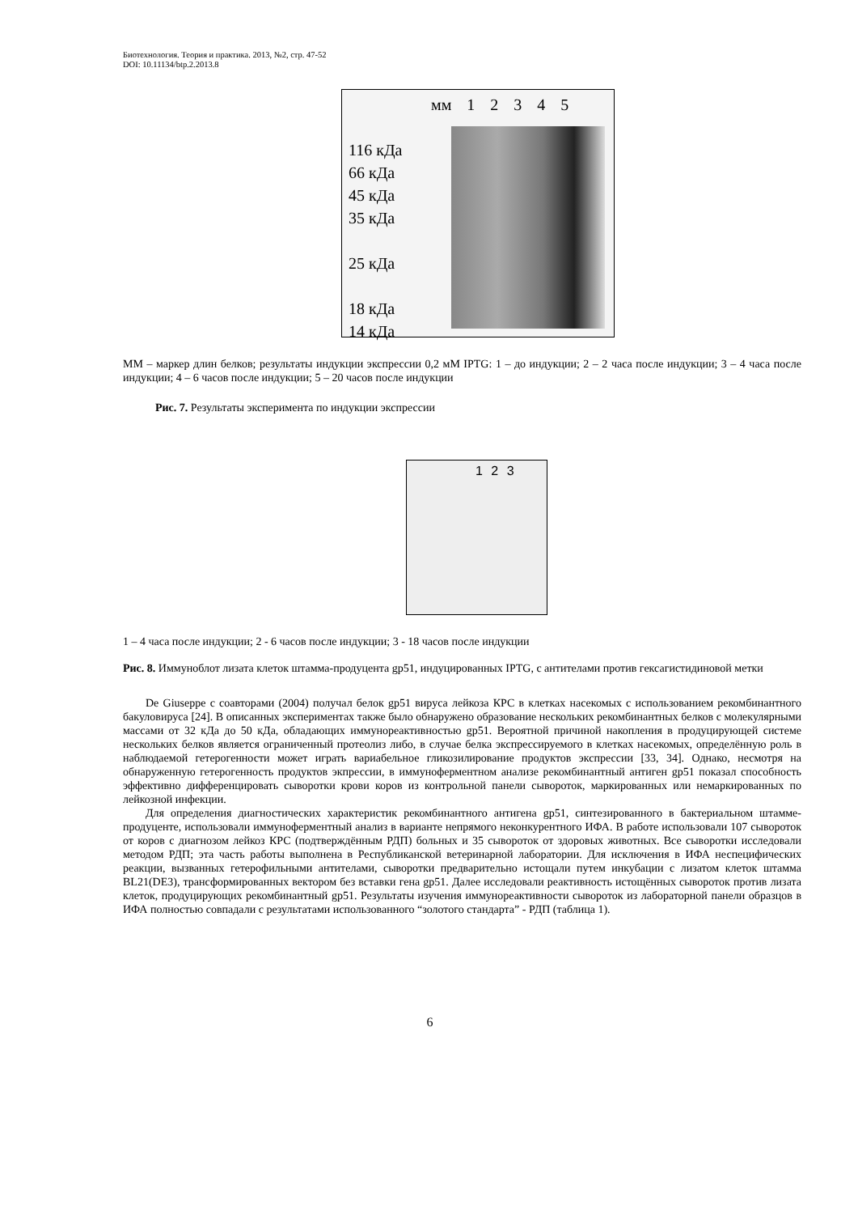Биотехнология. Теория и практика. 2013, №2, стр. 47-52
DOI: 10.11134/btp.2.2013.8
мм 1 2 3 4 5
116 кДа
66 кДа
45 кДа
35 кДа
25 кДа
18 кДа
14 кДа
ММ – маркер длин белков; результаты индукции экспрессии 0,2 мМ IPTG: 1 – до индукции; 2 – 2 часа после индукции; 3 – 4 часа после индукции; 4 – 6 часов после индукции; 5 – 20 часов после индукции
Рис. 7. Результаты эксперимента по индукции экспрессии
1 2 3
1 – 4 часа после индукции; 2 - 6 часов после индукции; 3 - 18 часов после индукции
Рис. 8. Иммуноблот лизата клеток штамма-продуцента gp51, индуцированных IPTG, с антителами против гексагистидиновой метки
De Giuseppe с соавторами (2004) получал белок gp51 вируса лейкоза КРС в клетках насекомых с использованием рекомбинантного бакуловируса [24]. В описанных экспериментах также было обнаружено образование нескольких рекомбинантных белков с молекулярными массами от 32 кДа до 50 кДа, обладающих иммунореактивностью gp51. Вероятной причиной накопления в продуцирующей системе нескольких белков является ограниченный протеолиз либо, в случае белка экспрессируемого в клетках насекомых, определённую роль в наблюдаемой гетерогенности может играть вариабельное гликозилирование продуктов экспрессии [33, 34]. Однако, несмотря на обнаруженную гетерогенность продуктов экпрессии, в иммуноферментном анализе рекомбинантный антиген gp51 показал способность эффективно дифференцировать сыворотки крови коров из контрольной панели сывороток, маркированных или немаркированных по лейкозной инфекции.
Для определения диагностических характеристик рекомбинантного антигена gp51, синтезированного в бактериальном штамме-продуценте, использовали иммуноферментный анализ в варианте непрямого неконкурентного ИФА. В работе использовали 107 сывороток от коров с диагнозом лейкоз КРС (подтверждённым РДП) больных и 35 сывороток от здоровых животных. Все сыворотки исследовали методом РДП; эта часть работы выполнена в Республиканской ветеринарной лаборатории. Для исключения в ИФА неспецифических реакции, вызванных гетерофильными антителами, сыворотки предварительно истощали путем инкубации с лизатом клеток штамма BL21(DE3), трансформированных вектором без вставки гена gp51. Далее исследовали реактивность истощённых сывороток против лизата клеток, продуцирующих рекомбинантный gp51. Результаты изучения иммунореактивности сывороток из лабораторной панели образцов в ИФА полностью совпадали с результатами использованного “золотого стандарта” - РДП (таблица 1).
6